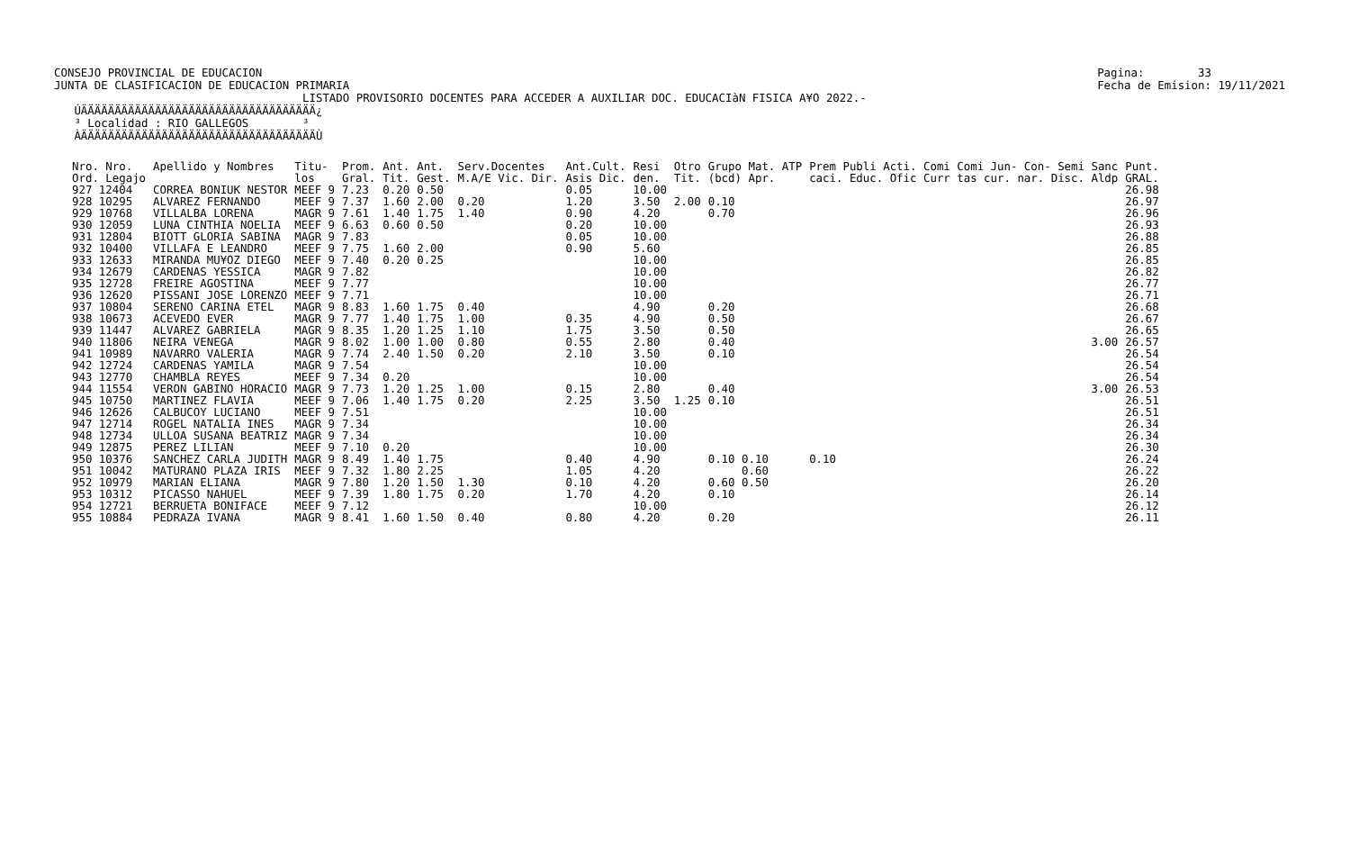CONSEJO PROVINCIAL DE EDUCACION JUNTA DE CLASIFICACION DE EDUCACION PRIMARIA
Pagina: 33 Fecha de Emision: 19/11/2021
LISTADO PROVISORIO DOCENTES PARA ACCEDER A AUXILIAR DOC. EDUCACIàN FISICA A¥O 2022.- ÚÄÄÄÄÄÄÄÄÄÄÄÄÄÄÄÄÄÄÄÄÄÄÄÄÄÄÄÄÄÄÄÄÄÄÄ¿ ³ Localidad : RIO GALLEGOS ³ ÀÄÄÄÄÄÄÄÄÄÄÄÄÄÄÄÄÄÄÄÄÄÄÄÄÄÄÄÄÄÄÄÄÄÄÄÙ
| Nro. Nro. Ord. Legajo | Apellido y Nombres | Titu- los | Prom. Gral. | Ant. Tit. | Ant. Gest. | Serv.Docentes M.A/E Vic. Dir. | Ant.Cult. Asis Dic. | Resi den. | Otro Tit. | Grupo Mat. ATP (bcd) Apr. | Prem Publi Acti. Comi Comi Jun- Con- Semi Sanc caci. Educ. Ofic Curr tas cur. nar. Disc. Aldp | Punt. GRAL. |
| --- | --- | --- | --- | --- | --- | --- | --- | --- | --- | --- | --- | --- |
| 927 12404 | CORREA BONIUK NESTOR | MEEF 9 | 7.23 | 0.20 | 0.50 | | 0.05 | 10.00 | | | | 26.98 |
| 928 10295 | ALVAREZ FERNANDO | MEEF 9 | 7.37 | 1.60 | 2.00 | 0.20 | 1.20 | 3.50 | 2.00 | 0.10 | | 26.97 |
| 929 10768 | VILLALBA LORENA | MAGR 9 | 7.61 | 1.40 | 1.75 | 1.40 | 0.90 | 4.20 | | 0.70 | | 26.96 |
| 930 12059 | LUNA CINTHIA NOELIA | MEEF 9 | 6.63 | 0.60 | 0.50 | | 0.20 | 10.00 | | | | 26.93 |
| 931 12804 | BIOTT GLORIA SABINA | MAGR 9 | 7.83 | | | | 0.05 | 10.00 | | | | 26.88 |
| 932 10400 | VILLAFA E LEANDRO | MEEF 9 | 7.75 | 1.60 | 2.00 | | 0.90 | 5.60 | | | | 26.85 |
| 933 12633 | MIRANDA MU¥OZ DIEGO | MEEF 9 | 7.40 | 0.20 | 0.25 | | | 10.00 | | | | 26.85 |
| 934 12679 | CARDENAS YESSICA | MAGR 9 | 7.82 | | | | | 10.00 | | | | 26.82 |
| 935 12728 | FREIRE AGOSTINA | MEEF 9 | 7.77 | | | | | 10.00 | | | | 26.77 |
| 936 12620 | PISSANI JOSE LORENZO | MEEF 9 | 7.71 | | | | | 10.00 | | | | 26.71 |
| 937 10804 | SERENO CARINA ETEL | MAGR 9 | 8.83 | 1.60 | 1.75 | 0.40 | | 4.90 | | 0.20 | | 26.68 |
| 938 10673 | ACEVEDO EVER | MAGR 9 | 7.77 | 1.40 | 1.75 | 1.00 | 0.35 | 4.90 | | 0.50 | | 26.67 |
| 939 11447 | ALVAREZ GABRIELA | MAGR 9 | 8.35 | 1.20 | 1.25 | 1.10 | 1.75 | 3.50 | | 0.50 | | 26.65 |
| 940 11806 | NEIRA VENEGA | MAGR 9 | 8.02 | 1.00 | 1.00 | 0.80 | 0.55 | 2.80 | | 0.40 | 3.00 | 26.57 |
| 941 10989 | NAVARRO VALERIA | MAGR 9 | 7.74 | 2.40 | 1.50 | 0.20 | 2.10 | 3.50 | | 0.10 | | 26.54 |
| 942 12724 | CARDENAS YAMILA | MAGR 9 | 7.54 | | | | | 10.00 | | | | 26.54 |
| 943 12770 | CHAMBLA REYES | MEEF 9 | 7.34 | 0.20 | | | | 10.00 | | | | 26.54 |
| 944 11554 | VERON GABINO HORACIO | MAGR 9 | 7.73 | 1.20 | 1.25 | 1.00 | 0.15 | 2.80 | | 0.40 | 3.00 | 26.53 |
| 945 10750 | MARTINEZ FLAVIA | MEEF 9 | 7.06 | 1.40 | 1.75 | 0.20 | 2.25 | 3.50 | 1.25 | 0.10 | | 26.51 |
| 946 12626 | CALBUCOY LUCIANO | MEEF 9 | 7.51 | | | | | 10.00 | | | | 26.51 |
| 947 12714 | ROGEL NATALIA INES | MAGR 9 | 7.34 | | | | | 10.00 | | | | 26.34 |
| 948 12734 | ULLOA SUSANA BEATRIZ | MAGR 9 | 7.34 | | | | | 10.00 | | | | 26.34 |
| 949 12875 | PEREZ LILIAN | MEEF 9 | 7.10 | 0.20 | | | | 10.00 | | | | 26.30 |
| 950 10376 | SANCHEZ CARLA JUDITH | MAGR 9 | 8.49 | 1.40 | 1.75 | | 0.40 | 4.90 | | 0.10 0.10 | 0.10 | 26.24 |
| 951 10042 | MATURANO PLAZA IRIS | MEEF 9 | 7.32 | 1.80 | 2.25 | | 1.05 | 4.20 | | 0.60 | | 26.22 |
| 952 10979 | MARIAN ELIANA | MAGR 9 | 7.80 | 1.20 | 1.50 | 1.30 | 0.10 | 4.20 | | 0.60 0.50 | | 26.20 |
| 953 10312 | PICASSO NAHUEL | MEEF 9 | 7.39 | 1.80 | 1.75 | 0.20 | 1.70 | 4.20 | | 0.10 | | 26.14 |
| 954 12721 | BERRUETA BONIFACE | MEEF 9 | 7.12 | | | | | 10.00 | | | | 26.12 |
| 955 10884 | PEDRAZA IVANA | MAGR 9 | 8.41 | 1.60 | 1.50 | 0.40 | 0.80 | 4.20 | | 0.20 | | 26.11 |